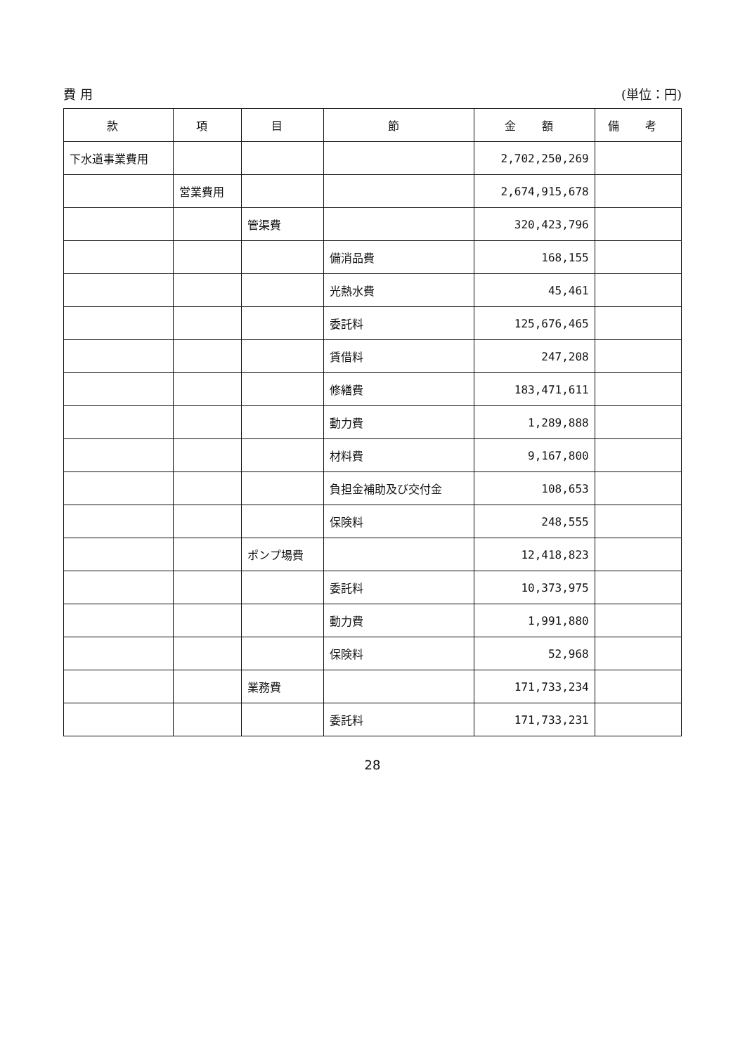費 用 (単位：円)
| 款 | 項 | 目 | 節 | 金 額 | 備 考 |
| --- | --- | --- | --- | --- | --- |
| 下水道事業費用 | | | | 2,702,250,269 | |
| | 営業費用 | | | 2,674,915,678 | |
| | | 管渠費 | | 320,423,796 | |
| | | | 備消品費 | 168,155 | |
| | | | 光熱水費 | 45,461 | |
| | | | 委託料 | 125,676,465 | |
| | | | 賃借料 | 247,208 | |
| | | | 修繕費 | 183,471,611 | |
| | | | 動力費 | 1,289,888 | |
| | | | 材料費 | 9,167,800 | |
| | | | 負担金補助及び交付金 | 108,653 | |
| | | | 保険料 | 248,555 | |
| | | ポンプ場費 | | 12,418,823 | |
| | | | 委託料 | 10,373,975 | |
| | | | 動力費 | 1,991,880 | |
| | | | 保険料 | 52,968 | |
| | | 業務費 | | 171,733,234 | |
| | | | 委託料 | 171,733,231 | |
28